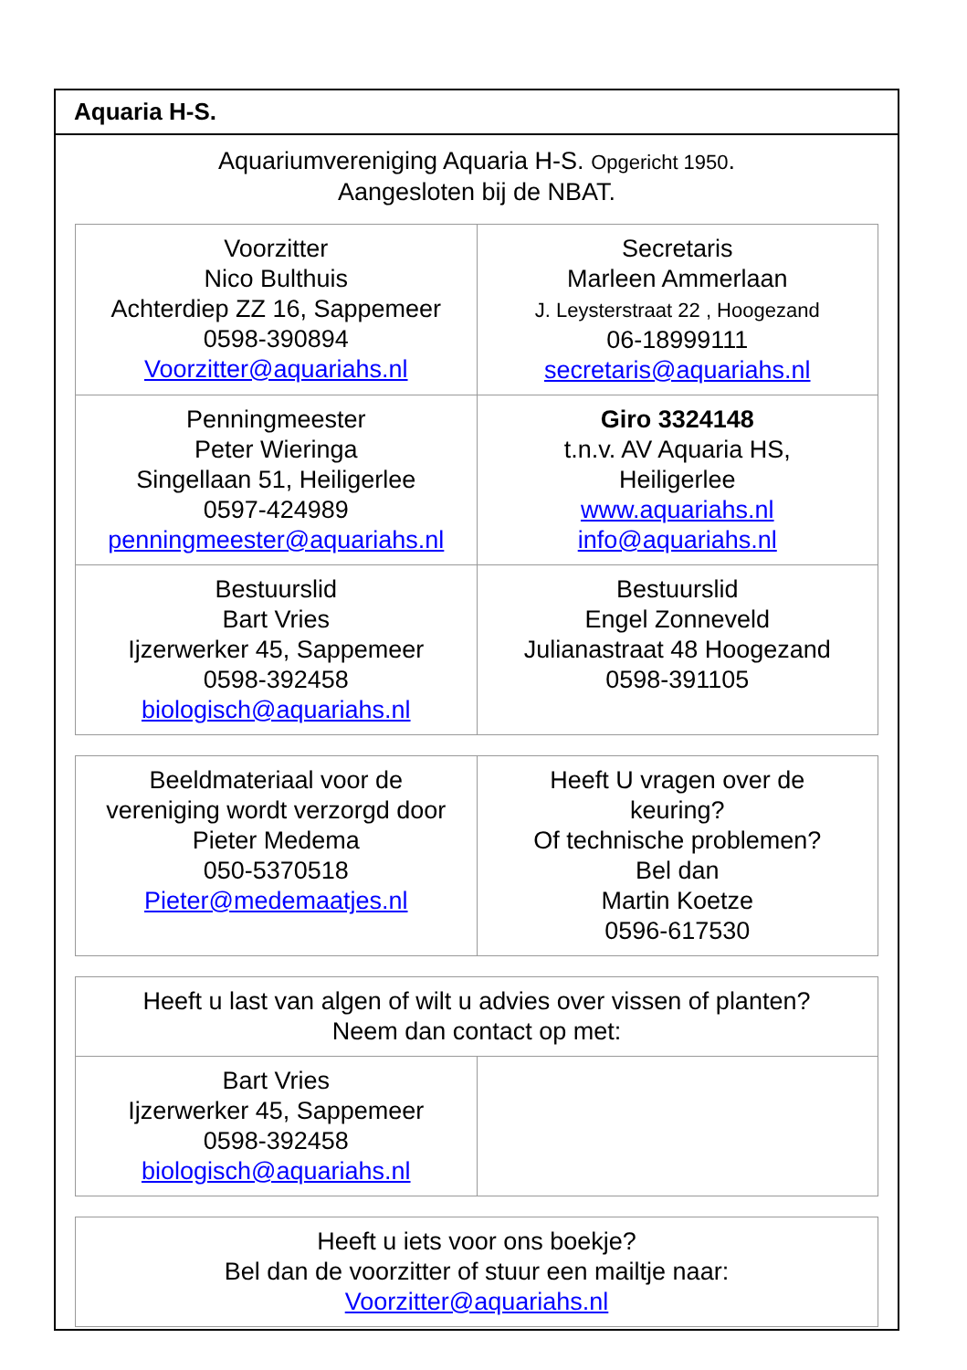Aquaria H-S.
Aquariumvereniging Aquaria H-S. Opgericht 1950.
Aangesloten bij de NBAT.
| Voorzitter Nico Bulthuis Achterdiep ZZ 16, Sappemeer 0598-390894 Voorzitter@aquariahs.nl | Secretaris Marleen Ammerlaan J. Leysterstraat 22 , Hoogezand 06-18999111 secretaris@aquariahs.nl |
| Penningmeester Peter Wieringa Singellaan 51, Heiligerlee 0597-424989 penningmeester@aquariahs.nl | Giro 3324148 t.n.v. AV Aquaria HS, Heiligerlee www.aquariahs.nl info@aquariahs.nl |
| Bestuurslid Bart Vries Ijzerwerker 45, Sappemeer 0598-392458 biologisch@aquariahs.nl | Bestuurslid Engel Zonneveld Julianastraat 48 Hoogezand 0598-391105 |
| Beeldmateriaal voor de vereniging wordt verzorgd door Pieter Medema 050-5370518 Pieter@medemaatjes.nl | Heeft U vragen over de keuring? Of technische problemen? Bel dan Martin Koetze 0596-617530 |
| Heeft u last van algen of wilt u advies over vissen of planten? Neem dan contact op met: | |
| Bart Vries Ijzerwerker 45, Sappemeer 0598-392458 biologisch@aquariahs.nl | |
| Heeft u iets voor ons boekje? Bel dan de voorzitter of stuur een mailtje naar: Voorzitter@aquariahs.nl |